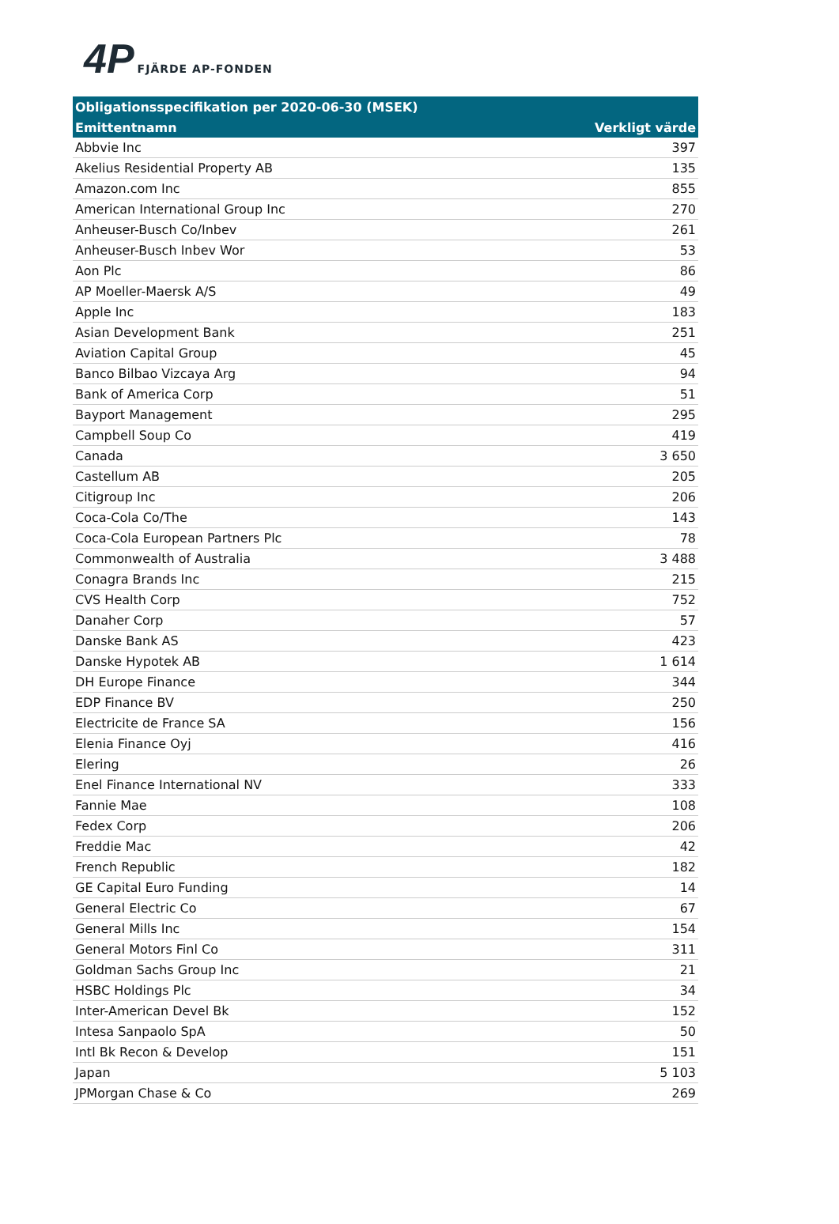4P FJÄRDE AP-FONDEN
| Obligationsspecifikation per 2020-06-30 (MSEK) | |
| --- | --- |
| Emittentnamn | Verkligt värde |
| Abbvie Inc | 397 |
| Akelius Residential Property AB | 135 |
| Amazon.com Inc | 855 |
| American International Group Inc | 270 |
| Anheuser-Busch Co/Inbev | 261 |
| Anheuser-Busch Inbev Wor | 53 |
| Aon Plc | 86 |
| AP Moeller-Maersk A/S | 49 |
| Apple Inc | 183 |
| Asian Development Bank | 251 |
| Aviation Capital Group | 45 |
| Banco Bilbao Vizcaya Arg | 94 |
| Bank of America Corp | 51 |
| Bayport Management | 295 |
| Campbell Soup Co | 419 |
| Canada | 3 650 |
| Castellum AB | 205 |
| Citigroup Inc | 206 |
| Coca-Cola Co/The | 143 |
| Coca-Cola European Partners Plc | 78 |
| Commonwealth of Australia | 3 488 |
| Conagra Brands Inc | 215 |
| CVS Health Corp | 752 |
| Danaher Corp | 57 |
| Danske Bank AS | 423 |
| Danske Hypotek AB | 1 614 |
| DH Europe Finance | 344 |
| EDP Finance BV | 250 |
| Electricite de France SA | 156 |
| Elenia Finance Oyj | 416 |
| Elering | 26 |
| Enel Finance International NV | 333 |
| Fannie Mae | 108 |
| Fedex Corp | 206 |
| Freddie Mac | 42 |
| French Republic | 182 |
| GE Capital Euro Funding | 14 |
| General Electric Co | 67 |
| General Mills Inc | 154 |
| General Motors Finl Co | 311 |
| Goldman Sachs Group Inc | 21 |
| HSBC Holdings Plc | 34 |
| Inter-American Devel Bk | 152 |
| Intesa Sanpaolo SpA | 50 |
| Intl Bk Recon & Develop | 151 |
| Japan | 5 103 |
| JPMorgan Chase & Co | 269 |